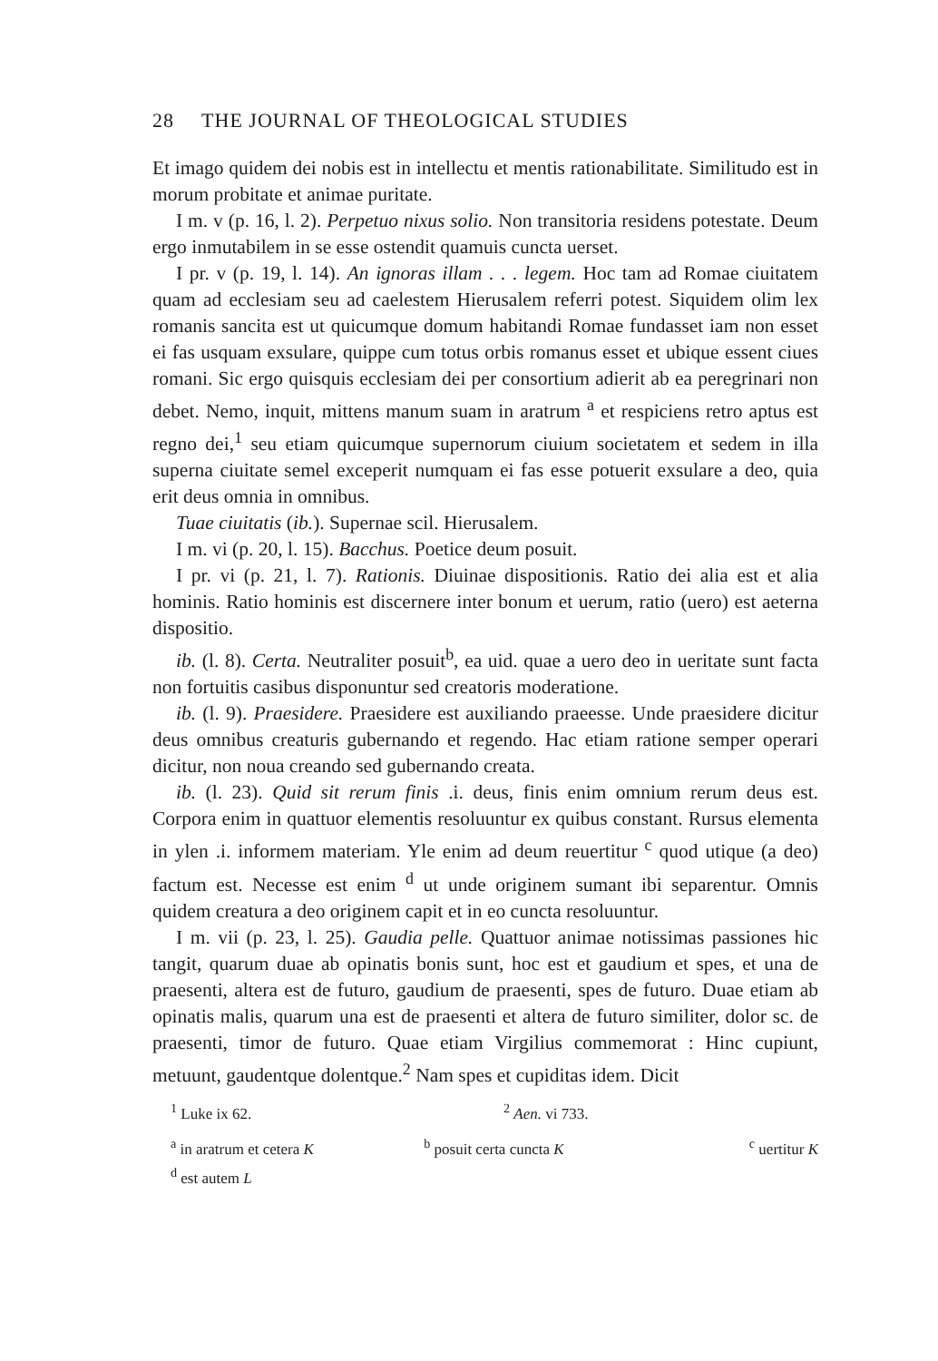28 THE JOURNAL OF THEOLOGICAL STUDIES
Et imago quidem dei nobis est in intellectu et mentis rationabilitate. Similitudo est in morum probitate et animae puritate.
I m. v (p. 16, l. 2). Perpetuo nixus solio. Non transitoria residens potestate. Deum ergo inmutabilem in se esse ostendit quamuis cuncta uerset.
I pr. v (p. 19, l. 14). An ignoras illam . . . legem. Hoc tam ad Romae ciuitatem quam ad ecclesiam seu ad caelestem Hierusalem referri potest. Siquidem olim lex romanis sancita est ut quicumque domum habitandi Romae fundasset iam non esset ei fas usquam exsulare, quippe cum totus orbis romanus esset et ubique essent ciues romani. Sic ergo quisquis ecclesiam dei per consortium adierit ab ea peregrinari non debet. Nemo, inquit, mittens manum suam in aratrum <sup>a</sup> et respiciens retro aptus est regno dei,<sup>1</sup> seu etiam quicumque supernorum ciuium societatem et sedem in illa superna ciuitate semel exceperit numquam ei fas esse potuerit exsulare a deo, quia erit deus omnia in omnibus.
Tuae ciuitatis (ib.). Supernae scil. Hierusalem.
I m. vi (p. 20, l. 15). Bacchus. Poetice deum posuit.
I pr. vi (p. 21, l. 7). Rationis. Diuinae dispositionis. Ratio dei alia est et alia hominis. Ratio hominis est discernere inter bonum et uerum, ratio (uero) est aeterna dispositio.
ib. (l. 8). Certa. Neutraliter posuit<sup>b</sup>, ea uid. quae a uero deo in ueritate sunt facta non fortuitis casibus disponuntur sed creatoris moderatione.
ib. (l. 9). Praesidere. Praesidere est auxiliando praeesse. Unde praesidere dicitur deus omnibus creaturis gubernando et regendo. Hac etiam ratione semper operari dicitur, non noua creando sed gubernando creata.
ib. (l. 23). Quid sit rerum finis .i. deus, finis enim omnium rerum deus est. Corpora enim in quattuor elementis resoluuntur ex quibus constant. Rursus elementa in ylen .i. informem materiam. Yle enim ad deum reuertitur <sup>c</sup> quod utique (a deo) factum est. Necesse est enim <sup>d</sup> ut unde originem sumant ibi separentur. Omnis quidem creatura a deo originem capit et in eo cuncta resoluuntur.
I m. vii (p. 23, l. 25). Gaudia pelle. Quattuor animae notissimas passiones hic tangit, quarum duae ab opinatis bonis sunt, hoc est et gaudium et spes, et una de praesenti, altera est de futuro, gaudium de praesenti, spes de futuro. Duae etiam ab opinatis malis, quarum una est de praesenti et altera de futuro similiter, dolor sc. de praesenti, timor de futuro. Quae etiam Virgilius commemorat : Hinc cupiunt, metuunt, gaudentque dolentque.<sup>2</sup> Nam spes et cupiditas idem. Dicit
<sup>1</sup> Luke ix 62. <sup>2</sup> Aen. vi 733.
<sup>a</sup> in aratrum et cetera K <sup>b</sup> posuit certa cuncta K <sup>c</sup> uertitur K
<sup>d</sup> est autem L